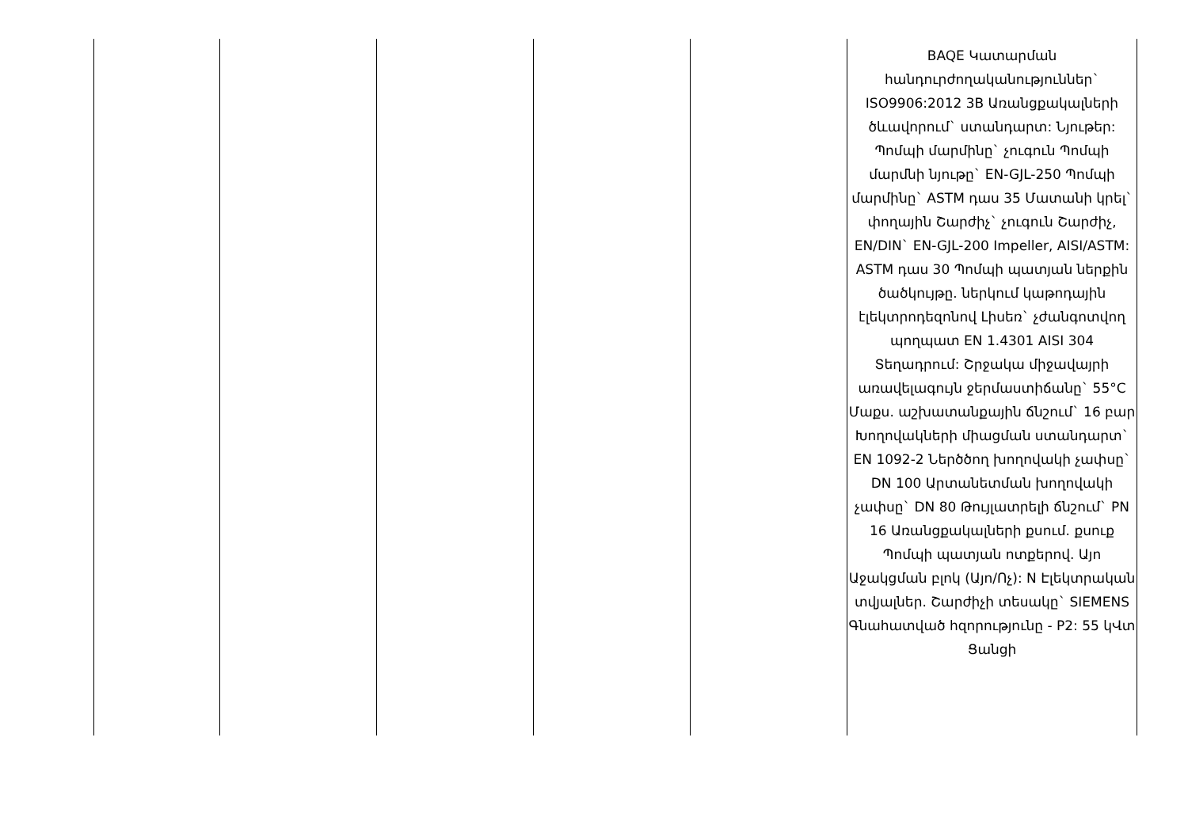| | | | | | BAQE Կատարման հանդուրժողականություններ` ISO9906:2012 3B Առանցքակալների ծևավորում` ստանդարտ: Նյութեր: Պոմպի մարմինը` չուգուն Պոմպի մարմնի նյութը` EN-GJL-250 Պոմպի մարմինը` ASTM դաս 35 Մատանի կրել` փողային Շարժիչ` չուգուն Շարժիչ, EN/DIN` EN-GJL-200 Impeller, AISI/ASTM: ASTM դաս 30 Պոմպի պատյան ներքին ծածկույթը. ներկում կաթոդային էլեկտրոդեզոնով Լիսեռ` չժանգոտվող պողպատ EN 1.4301 AISI 304 Տեղադրում: Շրջակա միջավայրի առավելագույն ջերմաստիճանը` 55°C Մաքս. աշխատանքային ճնշում` 16 բար Խողովակների միացման ստանդարտ` EN 1092-2 Ներծծող խողովակի չափսը` DN 100 Արտանետման խողովակի չափսը` DN 80 Թույլատրելի ճնշում` PN 16 Առանցքակալների քսում. քսուք Պոմպի պատյան ոտքերով. Այո Աջակցման բլոկ (Այո/Ոչ): N Էլեկտրական տվյալներ. Շարժիչի տեսակը` SIEMENS Գնահատված հզորությունը - P2: 55 կՎտ Ցանցի |